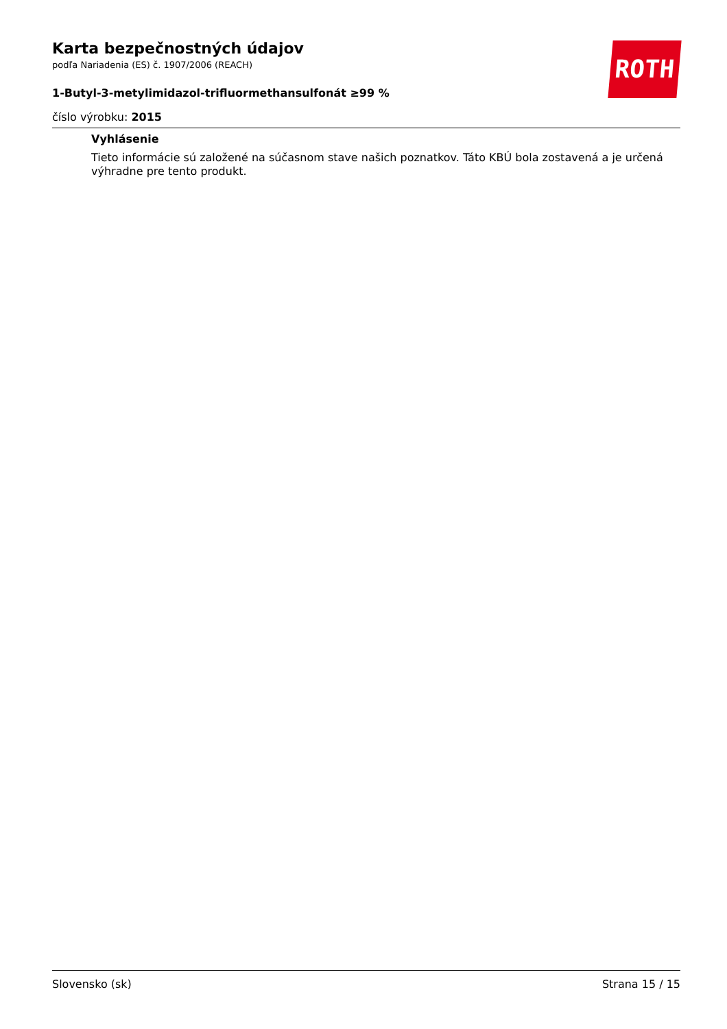ROTH
Karta bezpečnostných údajov
podľa Nariadenia (ES) č. 1907/2006 (REACH)
1-Butyl-3-metylimidazol-trifluormethansulfonát ≥99 %
číslo výrobku: 2015
Vyhlásenie
Tieto informácie sú založené na súčasnom stave našich poznatkov. Táto KBÚ bola zostavená a je určená výhradne pre tento produkt.
Slovensko (sk) Strana 15 / 15